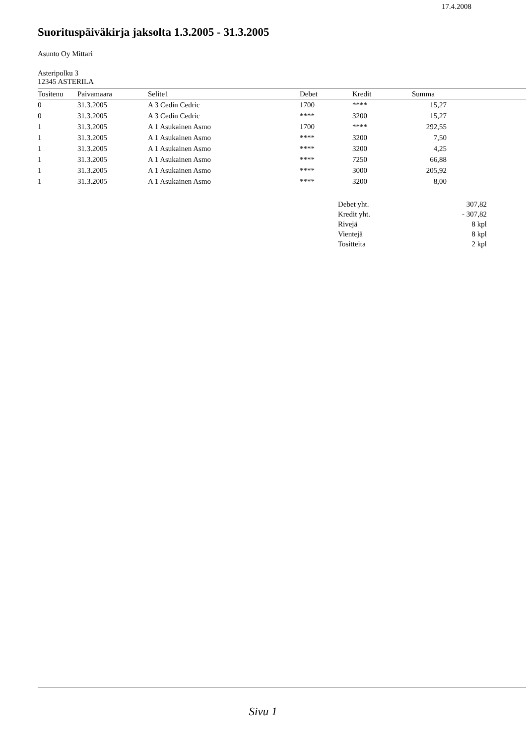17.4.2008
Suorituspäiväkirja jaksolta 1.3.2005 - 31.3.2005
Asunto Oy Mittari
Asteripolku 3
12345 ASTERILA
| Tositenu | Paivamaara | Selite1 | Debet | Kredit | Summa | |
| --- | --- | --- | --- | --- | --- | --- |
| 0 | 31.3.2005 | A 3 Cedin Cedric | 1700 | **** | 15,27 | |
| 0 | 31.3.2005 | A 3 Cedin Cedric | **** | 3200 | 15,27 | |
| 1 | 31.3.2005 | A 1 Asukainen Asmo | 1700 | **** | 292,55 | |
| 1 | 31.3.2005 | A 1 Asukainen Asmo | **** | 3200 | 7,50 | |
| 1 | 31.3.2005 | A 1 Asukainen Asmo | **** | 3200 | 4,25 | |
| 1 | 31.3.2005 | A 1 Asukainen Asmo | **** | 7250 | 66,88 | |
| 1 | 31.3.2005 | A 1 Asukainen Asmo | **** | 3000 | 205,92 | |
| 1 | 31.3.2005 | A 1 Asukainen Asmo | **** | 3200 | 8,00 | |
| Debet yht. | 307,82 |
| Kredit yht. | - 307,82 |
| Rivejä | 8 kpl |
| Vientejä | 8 kpl |
| Tositteita | 2 kpl |
Sivu 1